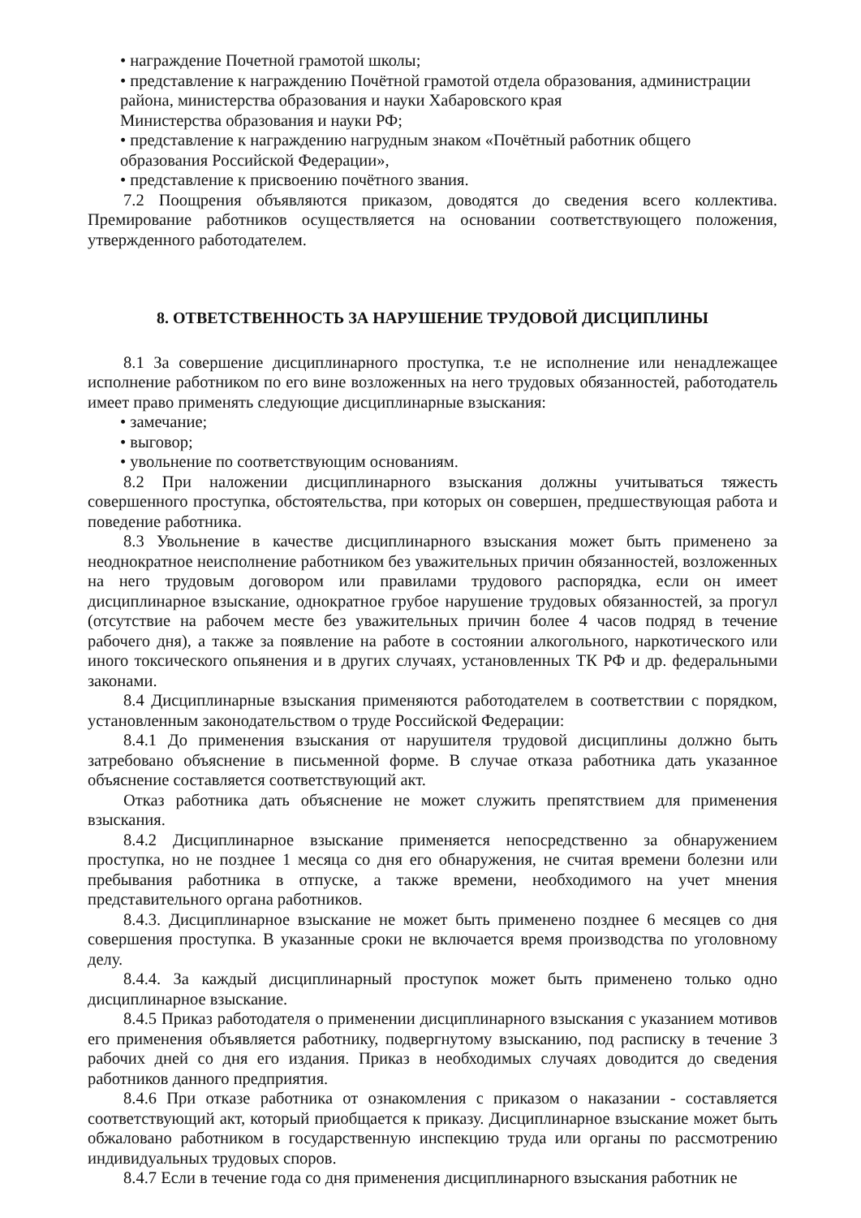• награждение Почетной грамотой школы;
• представление к награждению Почётной грамотой отдела образования, администрации района, министерства образования и науки Хабаровского края
Министерства образования и науки РФ;
• представление к награждению нагрудным знаком «Почётный работник общего образования Российской Федерации»,
• представление к присвоению почётного звания.
7.2 Поощрения объявляются приказом, доводятся до сведения всего коллектива. Премирование работников осуществляется на основании соответствующего положения, утвержденного работодателем.
8. ОТВЕТСТВЕННОСТЬ ЗА НАРУШЕНИЕ ТРУДОВОЙ ДИСЦИПЛИНЫ
8.1 За совершение дисциплинарного проступка, т.е не исполнение или ненадлежащее исполнение работником по его вине возложенных на него трудовых обязанностей, работодатель имеет право применять следующие дисциплинарные взыскания:
• замечание;
• выговор;
• увольнение по соответствующим основаниям.
8.2 При наложении дисциплинарного взыскания должны учитываться тяжесть совершенного проступка, обстоятельства, при которых он совершен, предшествующая работа и поведение работника.
8.3 Увольнение в качестве дисциплинарного взыскания может быть применено за неоднократное неисполнение работником без уважительных причин обязанностей, возложенных на него трудовым договором или правилами трудового распорядка, если он имеет дисциплинарное взыскание, однократное грубое нарушение трудовых обязанностей, за прогул (отсутствие на рабочем месте без уважительных причин более 4 часов подряд в течение рабочего дня), а также за появление на работе в состоянии алкогольного, наркотического или иного токсического опьянения и в других случаях, установленных ТК РФ и др. федеральными законами.
8.4 Дисциплинарные взыскания применяются работодателем в соответствии с порядком, установленным законодательством о труде Российской Федерации:
8.4.1 До применения взыскания от нарушителя трудовой дисциплины должно быть затребовано объяснение в письменной форме. В случае отказа работника дать указанное объяснение составляется соответствующий акт.
Отказ работника дать объяснение не может служить препятствием для применения взыскания.
8.4.2 Дисциплинарное взыскание применяется непосредственно за обнаружением проступка, но не позднее 1 месяца со дня его обнаружения, не считая времени болезни или пребывания работника в отпуске, а также времени, необходимого на учет мнения представительного органа работников.
8.4.3. Дисциплинарное взыскание не может быть применено позднее 6 месяцев со дня совершения проступка. В указанные сроки не включается время производства по уголовному делу.
8.4.4. За каждый дисциплинарный проступок может быть применено только одно дисциплинарное взыскание.
8.4.5 Приказ работодателя о применении дисциплинарного взыскания с указанием мотивов его применения объявляется работнику, подвергнутому взысканию, под расписку в течение 3 рабочих дней со дня его издания. Приказ в необходимых случаях доводится до сведения работников данного предприятия.
8.4.6 При отказе работника от ознакомления с приказом о наказании - составляется соответствующий акт, который приобщается к приказу. Дисциплинарное взыскание может быть обжаловано работником в государственную инспекцию труда или органы по рассмотрению индивидуальных трудовых споров.
8.4.7 Если в течение года со дня применения дисциплинарного взыскания работник не